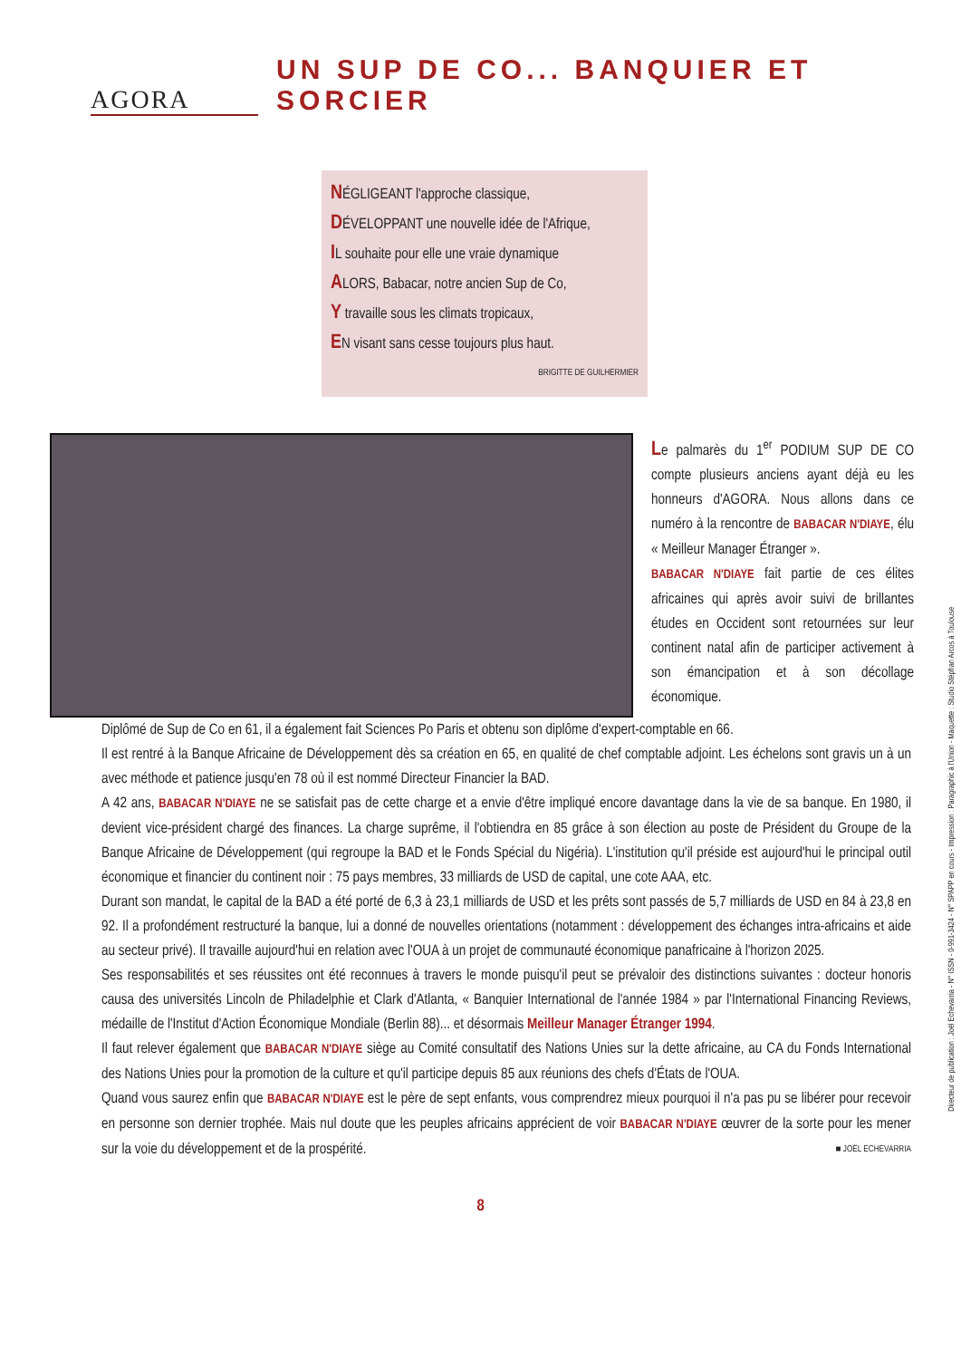AGORA
UN SUP DE CO... BANQUIER ET SORCIER
NÉGLIGEANT l'approche classique,
DÉVELOPPANT une nouvelle idée de l'Afrique,
IL souhaite pour elle une vraie dynamique
ALORS, Babacar, notre ancien Sup de Co,
Y travaille sous les climats tropicaux,
EN visant sans cesse toujours plus haut.
BRIGITTE DE GUILHERMIER
Le palmarès du 1<sup>er</sup> PODIUM SUP DE CO compte plusieurs anciens ayant déjà eu les honneurs d'AGORA. Nous allons dans ce numéro à la rencontre de BABACAR N'DIAYE, élu « Meilleur Manager Étranger ».
BABACAR N'DIAYE fait partie de ces élites africaines qui après avoir suivi de brillantes études en Occident sont retournées sur leur continent natal afin de participer activement à son émancipation et à son décollage économique.
Diplômé de Sup de Co en 61, il a également fait Sciences Po Paris et obtenu son diplôme d'expert-comptable en 66.
Il est rentré à la Banque Africaine de Développement dès sa création en 65, en qualité de chef comptable adjoint. Les échelons sont gravis un à un avec méthode et patience jusqu'en 78 où il est nommé Directeur Financier la BAD.
A 42 ans, BABACAR N'DIAYE ne se satisfait pas de cette charge et a envie d'être impliqué encore davantage dans la vie de sa banque. En 1980, il devient vice-président chargé des finances. La charge suprême, il l'obtiendra en 85 grâce à son élection au poste de Président du Groupe de la Banque Africaine de Développement (qui regroupe la BAD et le Fonds Spécial du Nigéria). L'institution qu'il préside est aujourd'hui le principal outil économique et financier du continent noir : 75 pays membres, 33 milliards de USD de capital, une cote AAA, etc.
Durant son mandat, le capital de la BAD a été porté de 6,3 à 23,1 milliards de USD et les prêts sont passés de 5,7 milliards de USD en 84 à 23,8 en 92. Il a profondément restructuré la banque, lui a donné de nouvelles orientations (notamment : développement des échanges intra-africains et aide au secteur privé). Il travaille aujourd'hui en relation avec l'OUA à un projet de communauté économique panafricaine à l'horizon 2025.
Ses responsabilités et ses réussites ont été reconnues à travers le monde puisqu'il peut se prévaloir des distinctions suivantes : docteur honoris causa des universités Lincoln de Philadelphie et Clark d'Atlanta, « Banquier International de l'année 1984 » par l'International Financing Reviews, médaille de l'Institut d'Action Économique Mondiale (Berlin 88)... et désormais Meilleur Manager Étranger 1994.
Il faut relever également que BABACAR N'DIAYE siège au Comité consultatif des Nations Unies sur la dette africaine, au CA du Fonds International des Nations Unies pour la promotion de la culture et qu'il participe depuis 85 aux réunions des chefs d'États de l'OUA.
Quand vous saurez enfin que BABACAR N'DIAYE est le père de sept enfants, vous comprendrez mieux pourquoi il n'a pas pu se libérer pour recevoir en personne son dernier trophée. Mais nul doute que les peuples africains apprécient de voir BABACAR N'DIAYE œuvrer de la sorte pour les mener sur la voie du développement et de la prospérité. ■ JOËL ECHEVARRIA
8
Directeur de publication : Joël Echevarria - N° ISSN - 0-991-3424 - N° SPAPP en cours - Impression : Paragraphic à l'Union - Maquette : Studio Stéphan Arcos à Toulouse